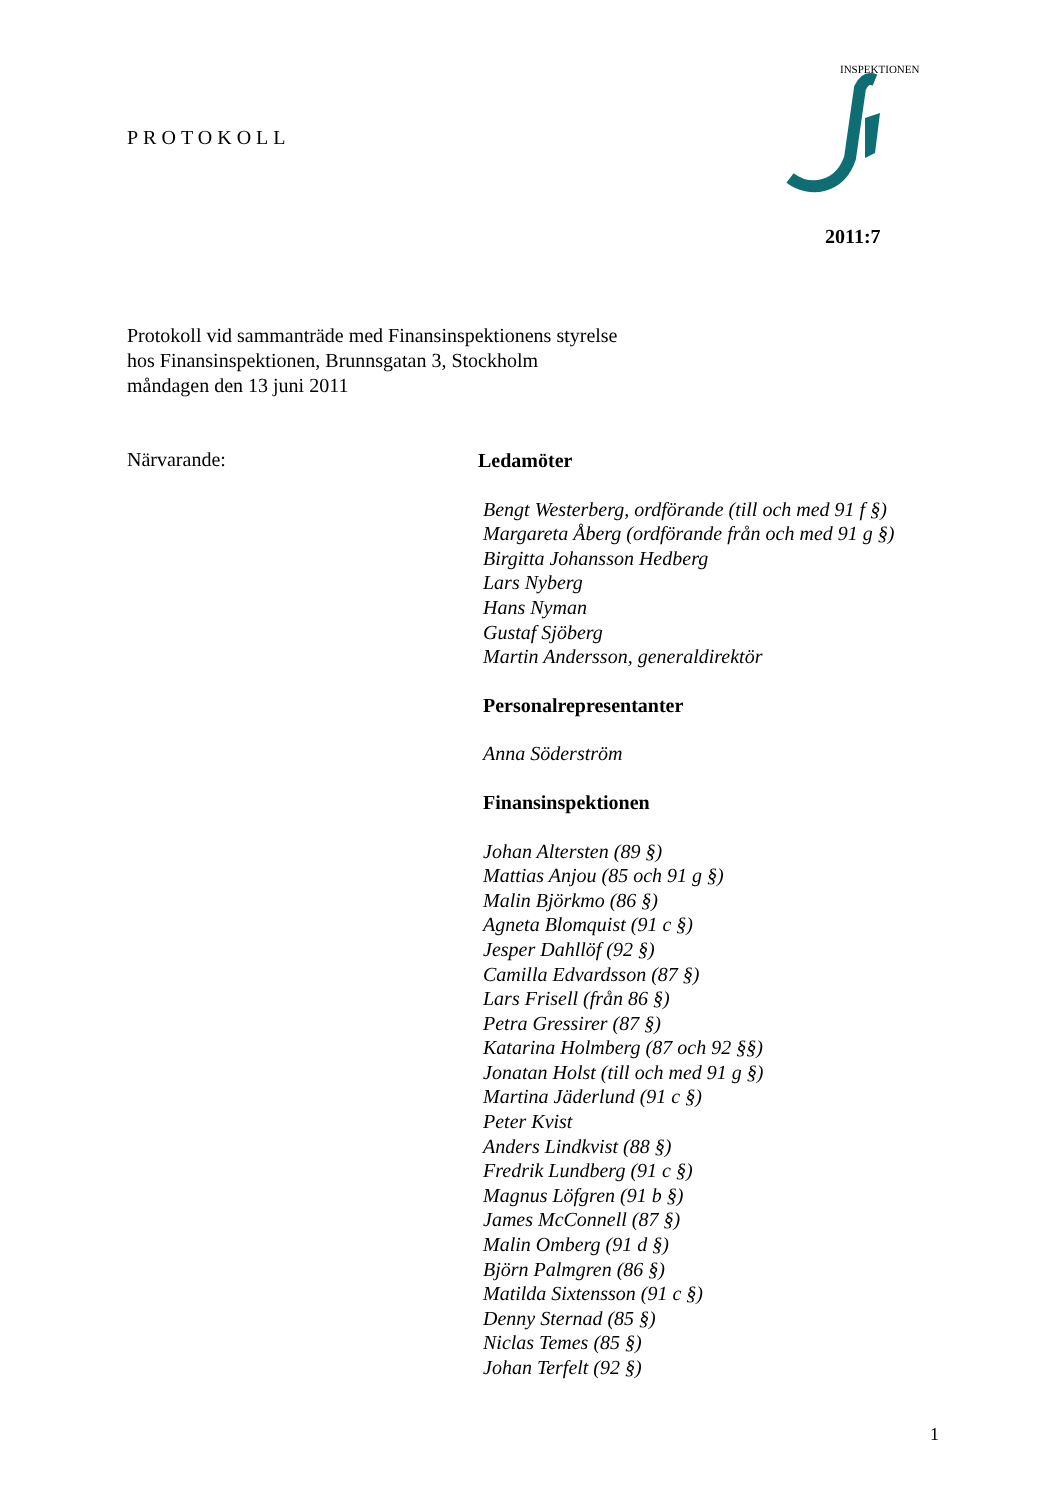PROTOKOLL
INSPEKTIONEN
2011:7
Protokoll vid sammanträde med Finansinspektionens styrelse
hos Finansinspektionen, Brunnsgatan 3, Stockholm
måndagen den 13 juni 2011
Närvarande:
Ledamöter
Bengt Westerberg, ordförande (till och med 91 f §)
Margareta Åberg (ordförande från och med 91 g §)
Birgitta Johansson Hedberg
Lars Nyberg
Hans Nyman
Gustaf Sjöberg
Martin Andersson, generaldirektör
Personalrepresentanter
Anna Söderström
Finansinspektionen
Johan Altersten (89 §)
Mattias Anjou (85 och 91 g §)
Malin Björkmo (86 §)
Agneta Blomquist (91 c §)
Jesper Dahllöf (92 §)
Camilla Edvardsson (87 §)
Lars Frisell (från 86 §)
Petra Gressirer (87 §)
Katarina Holmberg (87 och 92 §§)
Jonatan Holst (till och med 91 g §)
Martina Jäderlund (91 c §)
Peter Kvist
Anders Lindkvist (88 §)
Fredrik Lundberg (91 c §)
Magnus Löfgren (91 b §)
James McConnell (87 §)
Malin Omberg (91 d §)
Björn Palmgren (86 §)
Matilda Sixtensson (91 c §)
Denny Sternad (85 §)
Niclas Temes (85 §)
Johan Terfelt (92 §)
1